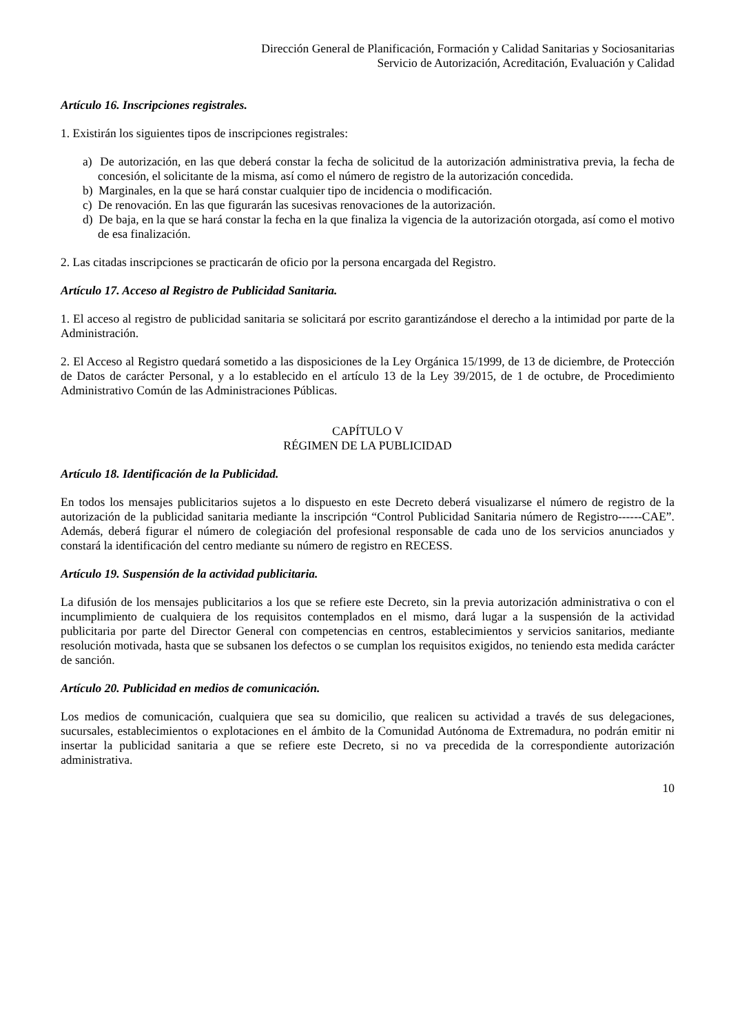Dirección General de Planificación, Formación y Calidad Sanitarias y Sociosanitarias
Servicio de Autorización, Acreditación, Evaluación y Calidad
Artículo 16. Inscripciones registrales.
1. Existirán los siguientes tipos de inscripciones registrales:
a) De autorización, en las que deberá constar la fecha de solicitud de la autorización administrativa previa, la fecha de concesión, el solicitante de la misma, así como el número de registro de la autorización concedida.
b) Marginales, en la que se hará constar cualquier tipo de incidencia o modificación.
c) De renovación. En las que figurarán las sucesivas renovaciones de la autorización.
d) De baja, en la que se hará constar la fecha en la que finaliza la vigencia de la autorización otorgada, así como el motivo de esa finalización.
2. Las citadas inscripciones se practicarán de oficio por la persona encargada del Registro.
Artículo 17. Acceso al Registro de Publicidad Sanitaria.
1. El acceso al registro de publicidad sanitaria se solicitará por escrito garantizándose el derecho a la intimidad por parte de la Administración.
2. El Acceso al Registro quedará sometido a las disposiciones de la Ley Orgánica 15/1999, de 13 de diciembre, de Protección de Datos de carácter Personal, y a lo establecido en el artículo 13 de la Ley 39/2015, de 1 de octubre, de Procedimiento Administrativo Común de las Administraciones Públicas.
CAPÍTULO V
RÉGIMEN DE LA PUBLICIDAD
Artículo 18. Identificación de la Publicidad.
En todos los mensajes publicitarios sujetos a lo dispuesto en este Decreto deberá visualizarse el número de registro de la autorización de la publicidad sanitaria mediante la inscripción “Control Publicidad Sanitaria número de Registro------CAE”. Además, deberá figurar el número de colegiación del profesional responsable de cada uno de los servicios anunciados y constará la identificación del centro mediante su número de registro en RECESS.
Artículo 19. Suspensión de la actividad publicitaria.
La difusión de los mensajes publicitarios a los que se refiere este Decreto, sin la previa autorización administrativa o con el incumplimiento de cualquiera de los requisitos contemplados en el mismo, dará lugar a la suspensión de la actividad publicitaria por parte del Director General con competencias en centros, establecimientos y servicios sanitarios, mediante resolución motivada, hasta que se subsanen los defectos o se cumplan los requisitos exigidos, no teniendo esta medida carácter de sanción.
Artículo 20. Publicidad en medios de comunicación.
Los medios de comunicación, cualquiera que sea su domicilio, que realicen su actividad a través de sus delegaciones, sucursales, establecimientos o explotaciones en el ámbito de la Comunidad Autónoma de Extremadura, no podrán emitir ni insertar la publicidad sanitaria a que se refiere este Decreto, si no va precedida de la correspondiente autorización administrativa.
10